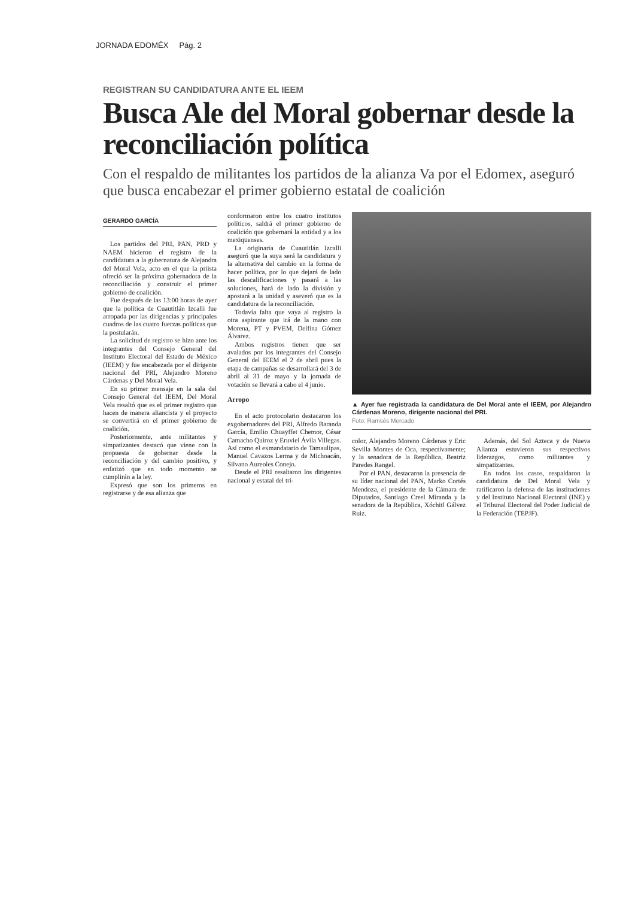JORNADA EDOMÉX Pág. 2
REGISTRAN SU CANDIDATURA ANTE EL IEEM
Busca Ale del Moral gobernar desde la reconciliación política
Con el respaldo de militantes los partidos de la alianza Va por el Edomex, aseguró que busca encabezar el primer gobierno estatal de coalición
GERARDO GARCÍA
Los partidos del PRI, PAN, PRD y NAEM hicieron el registro de la candidatura a la gubernatura de Alejandra del Moral Vela, acto en el que la priista ofreció ser la próxima gobernadora de la reconciliación y construir el primer gobierno de coalición.
Fue después de las 13:00 horas de ayer que la política de Cuautitlán Izcalli fue arropada por las dirigencias y principales cuadros de las cuatro fuerzas políticas que la postularán.
La solicitud de registro se hizo ante los integrantes del Consejo General del Instituto Electoral del Estado de México (IEEM) y fue encabezada por el dirigente nacional del PRI, Alejandro Moreno Cárdenas y Del Moral Vela.
En su primer mensaje en la sala del Consejo General del IEEM, Del Moral Vela resaltó que es el primer registro que hacen de manera aliancista y el proyecto se convertirá en el primer gobierno de coalición.
Posteriormente, ante militantes y simpatizantes destacó que viene con la propuesta de gobernar desde la reconciliación y del cambio positivo, y enfatizó que en todo momento se cumplirán a la ley.
Expresó que son los primeros en registrarse y de esa alianza que
conformaron entre los cuatro institutos políticos, saldrá el primer gobierno de coalición que gobernará la entidad y a los mexiquenses.
La originaria de Cuautitlán Izcalli aseguró que la suya será la candidatura y la alternativa del cambio en la forma de hacer política, por lo que dejará de lado las descalificaciones y pasará a las soluciones, hará de lado la división y apostará a la unidad y aseveró que es la candidatura de la reconciliación.
Todavía falta que vaya al registro la otra aspirante que irá de la mano con Morena, PT y PVEM, Delfina Gómez Álvarez.
Ambos registros tienen que ser avalados por los integrantes del Consejo General del IEEM el 2 de abril pues la etapa de campañas se desarrollará del 3 de abril al 31 de mayo y la jornada de votación se llevará a cabo el 4 junio.
Arropo
En el acto protocolario destacaron los exgobernadores del PRI, Alfredo Baranda García, Emilio Chuayffet Chemor, César Camacho Quiroz y Eruviel Ávila Villegas. Así como el exmandatario de Tamaulipas, Manuel Cavazos Lerma y de Michoacán, Silvano Aureoles Conejo.
Desde el PRI resaltaron los dirigentes nacional y estatal del tri-
▲ Ayer fue registrada la candidatura de Del Moral ante el IEEM, por Alejandro Cárdenas Moreno, dirigente nacional del PRI.
Foto: Ramsés Mercado
color, Alejandro Moreno Cárdenas y Eric Sevilla Montes de Oca, respectivamente; y la senadora de la República, Beatriz Paredes Rangel.
Por el PAN, destacaron la presencia de su líder nacional del PAN, Marko Cortés Mendoza, el presidente de la Cámara de Diputados, Santiago Creel Miranda y la senadora de la República, Xóchitl Gálvez Ruiz.
Además, del Sol Azteca y de Nueva Alianza estuvieron sus respectivos liderazgos, como militantes y simpatizantes.
En todos los casos, respaldaron la candidatura de Del Moral Vela y ratificaron la defensa de las instituciones y del Instituto Nacional Electoral (INE) y el Tribunal Electoral del Poder Judicial de la Federación (TEPJF).